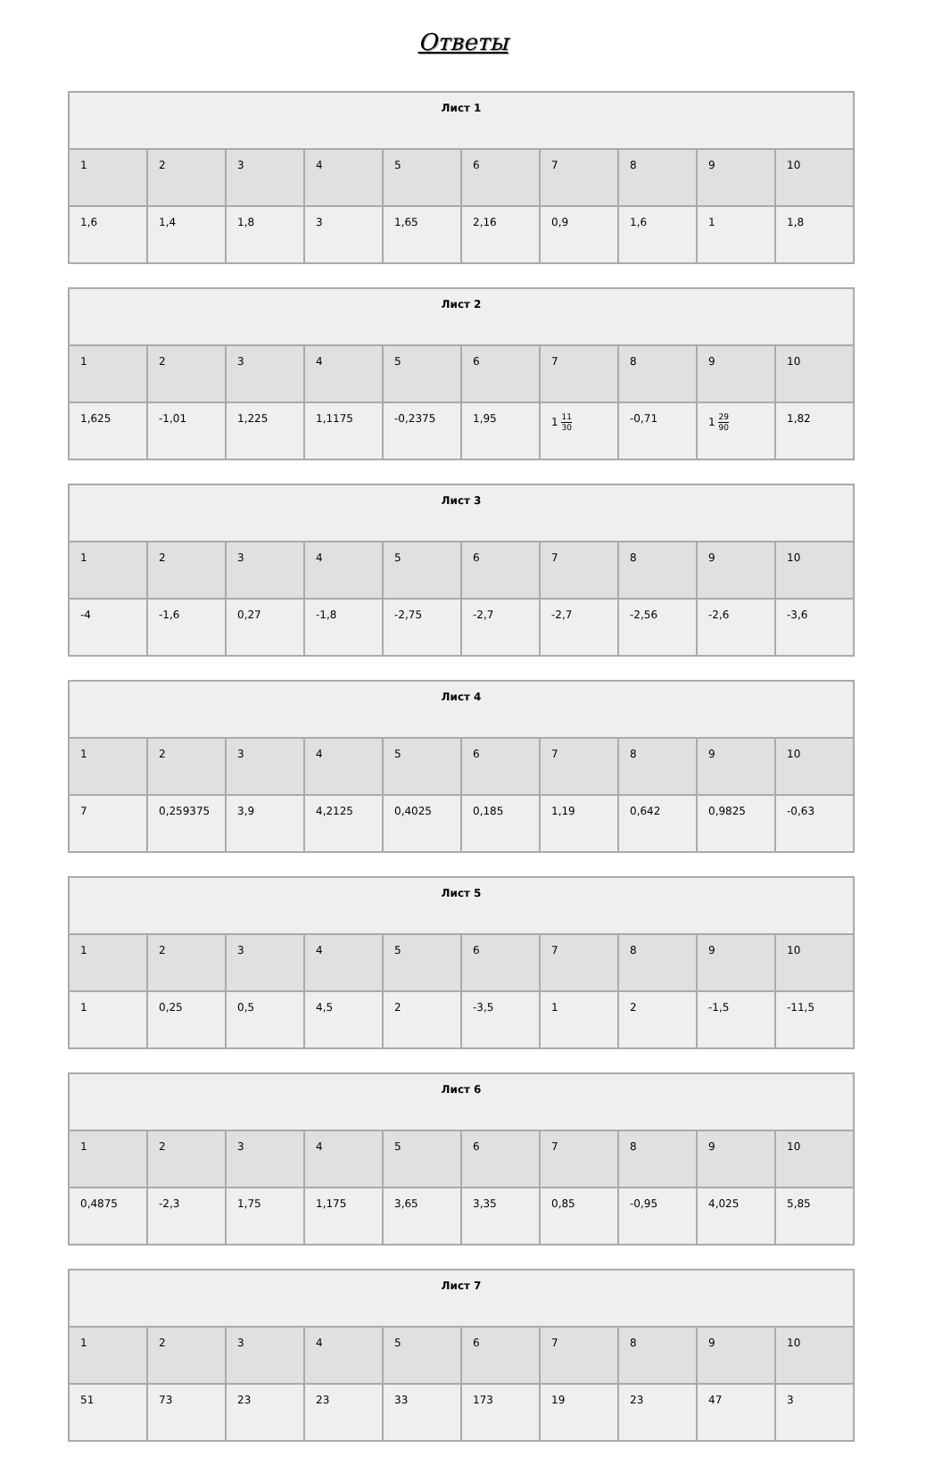Ответы
| Лист 1 | | | | | | | | | |
| --- | --- | --- | --- | --- | --- | --- | --- | --- | --- |
| 1 | 2 | 3 | 4 | 5 | 6 | 7 | 8 | 9 | 10 |
| 1,6 | 1,4 | 1,8 | 3 | 1,65 | 2,16 | 0,9 | 1,6 | 1 | 1,8 |
| Лист 2 | | | | | | | | | |
| --- | --- | --- | --- | --- | --- | --- | --- | --- | --- |
| 1 | 2 | 3 | 4 | 5 | 6 | 7 | 8 | 9 | 10 |
| 1,625 | -1,01 | 1,225 | 1,1175 | -0,2375 | 1,95 | 1 11 30 | -0,71 | 1 29 90 | 1,82 |
| Лист 3 | | | | | | | | | |
| --- | --- | --- | --- | --- | --- | --- | --- | --- | --- |
| 1 | 2 | 3 | 4 | 5 | 6 | 7 | 8 | 9 | 10 |
| -4 | -1,6 | 0,27 | -1,8 | -2,75 | -2,7 | -2,7 | -2,56 | -2,6 | -3,6 |
| Лист 4 | | | | | | | | | |
| --- | --- | --- | --- | --- | --- | --- | --- | --- | --- |
| 1 | 2 | 3 | 4 | 5 | 6 | 7 | 8 | 9 | 10 |
| 7 | 0,259375 | 3,9 | 4,2125 | 0,4025 | 0,185 | 1,19 | 0,642 | 0,9825 | -0,63 |
| Лист 5 | | | | | | | | | |
| --- | --- | --- | --- | --- | --- | --- | --- | --- | --- |
| 1 | 2 | 3 | 4 | 5 | 6 | 7 | 8 | 9 | 10 |
| 1 | 0,25 | 0,5 | 4,5 | 2 | -3,5 | 1 | 2 | -1,5 | -11,5 |
| Лист 6 | | | | | | | | | |
| --- | --- | --- | --- | --- | --- | --- | --- | --- | --- |
| 1 | 2 | 3 | 4 | 5 | 6 | 7 | 8 | 9 | 10 |
| 0,4875 | -2,3 | 1,75 | 1,175 | 3,65 | 3,35 | 0,85 | -0,95 | 4,025 | 5,85 |
| Лист 7 | | | | | | | | | |
| --- | --- | --- | --- | --- | --- | --- | --- | --- | --- |
| 1 | 2 | 3 | 4 | 5 | 6 | 7 | 8 | 9 | 10 |
| 51 | 73 | 23 | 23 | 33 | 173 | 19 | 23 | 47 | 3 |